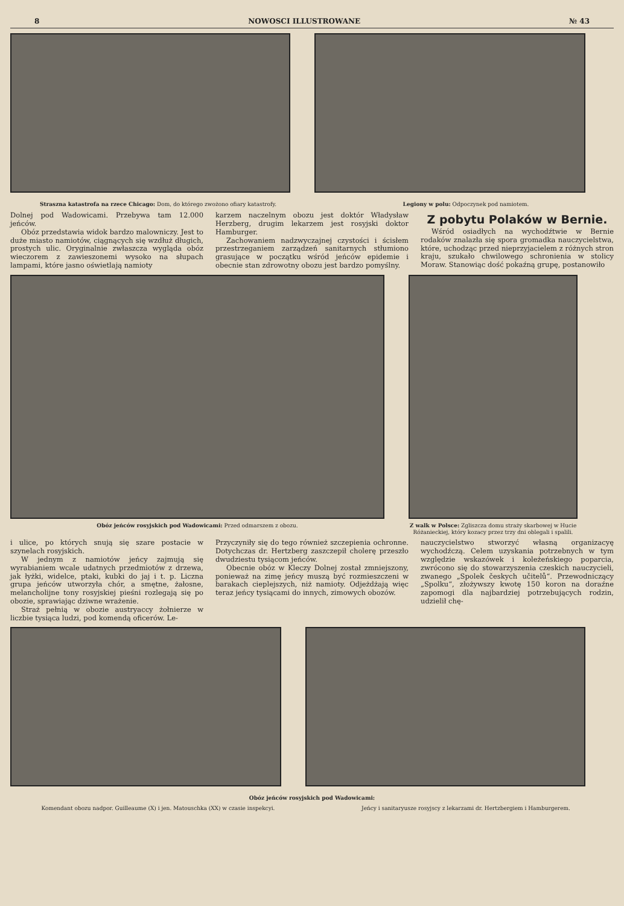8 NOWOSCI ILLUSTROWANE № 43
Straszna katastrofa na rzece Chicago: Dom, do którego zwożono ofiary katastrofy.
Legiony w polu: Odpoczynek pod namiotem.
Dolnej pod Wadowicami. Przebywa tam 12.000 jeńców.
Obóz przedstawia widok bardzo malowniczy. Jest to duże miasto namiotów, ciągnących się wzdłuż długich, prostych ulic. Oryginalnie zwłaszcza wygląda obóz wieczorem z zawieszonemi wysoko na słupach lampami, które jasno oświetlają namioty
karzem naczelnym obozu jest doktór Władysław Herzberg, drugim lekarzem jest rosyjski doktor Hamburger.
Zachowaniem nadzwyczajnej czystości i ścisłem przestrzeganiem zarządzeń sanitarnych stłumiono grasujące w początku wśród jeńców epidemie i obecnie stan zdrowotny obozu jest bardzo pomyślny.
Z pobytu Polaków w Bernie.
Wśród osiadłych na wychodźtwie w Bernie rodaków znalazła się spora gromadka nauczycielstwa, które, uchodząc przed nieprzyjacielem z różnych stron kraju, szukało chwilowego schronienia w stolicy Moraw. Stanowiąc dość pokaźną grupę, postanowiło
Obóz jeńców rosyjskich pod Wadowicami: Przed odmarszem z obozu. Z walk w Polsce: Zgliszcza domu straży skarbowej w Hucie Różanieckiej, który kozacy przez trzy dni oblegali i spalili.
i ulice, po których snują się szare postacie w szynelach rosyjskich.
W jednym z namiotów jeńcy zajmują się wyrabianiem wcale udatnych przedmiotów z drzewa, jak łyżki, widelce, ptaki, kubki do jaj i t. p. Liczna grupa jeńców utworzyła chór, a smętne, żałosne, melancholijne tony rosyjskiej pieśni rozlegają się po obozie, sprawiając dziwne wrażenie.
Straż pełnią w obozie austryaccy żołnierze w liczbie tysiąca ludzi, pod komendą oficerów. Le-
Przyczyniły się do tego również szczepienia ochronne. Dotychczas dr. Hertzberg zaszczepił cholerę przeszło dwudziestu tysiącom jeńców.
Obecnie obóz w Kleczy Dolnej został zmniejszony, ponieważ na zimę jeńcy muszą być rozmieszczeni w barakach cieplejszych, niż namioty. Odjeżdżają więc teraz jeńcy tysiącami do innych, zimowych obozów.
nauczycielstwo stworzyć własną organizacyę wychodźczą. Celem uzyskania potrzebnych w tym względzie wskazówek i koleżeńskiego poparcia, zwrócono się do stowarzyszenia czeskich nauczycieli, zwanego „Spolek českych učitelů“. Przewodniczący „Spolku“, złożywszy kwotę 150 koron na doraźne zapomogi dla najbardziej potrzebujących rodzin, udzielił chę-
Obóz jeńców rosyjskich pod Wadowicami:
Komendant obozu nadpor. Guilleaume (X) i jen. Matouschka (XX) w czasie inspekcyi.
Jeńcy i sanitaryusze rosyjscy z lekarzami dr. Hertzbergiem i Hamburgerem.